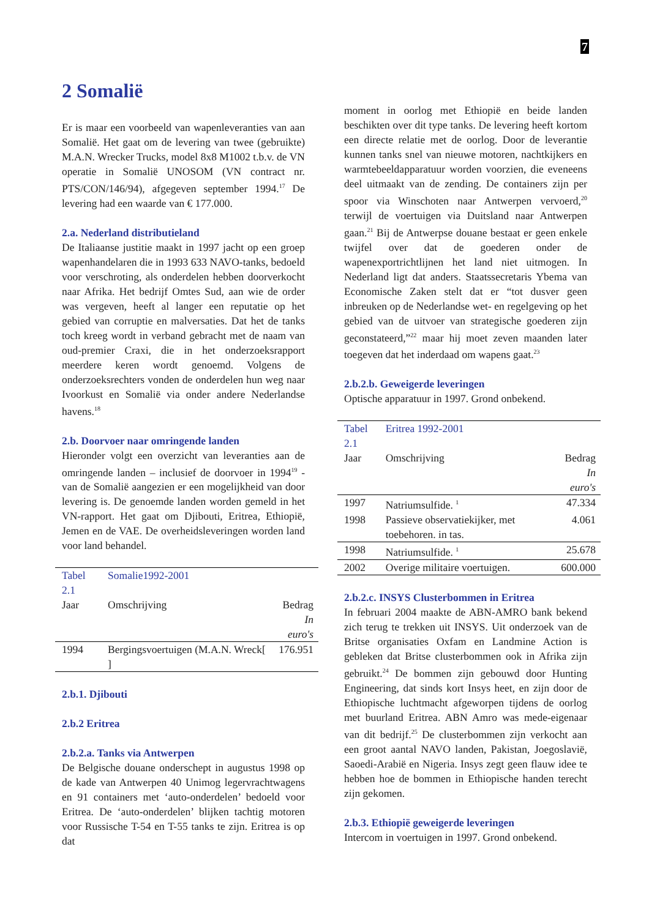7
2 Somalië
Er is maar een voorbeeld van wapenleveranties van aan Somalië. Het gaat om de levering van twee (gebruikte) M.A.N. Wrecker Trucks, model 8x8 M1002 t.b.v. de VN operatie in Somalië UNOSOM (VN contract nr. PTS/CON/146/94), afgegeven september 1994.<sup>17</sup> De levering had een waarde van € 177.000.
2.a. Nederland distributieland
De Italiaanse justitie maakt in 1997 jacht op een groep wapenhandelaren die in 1993 633 NAVO-tanks, bedoeld voor verschroting, als onderdelen hebben doorverkocht naar Afrika. Het bedrijf Omtes Sud, aan wie de order was vergeven, heeft al langer een reputatie op het gebied van corruptie en malversaties. Dat het de tanks toch kreeg wordt in verband gebracht met de naam van oud-premier Craxi, die in het onderzoeksrapport meerdere keren wordt genoemd. Volgens de onderzoeksrechters vonden de onderdelen hun weg naar Ivoorkust en Somalië via onder andere Nederlandse havens.<sup>18</sup>
2.b. Doorvoer naar omringende landen
Hieronder volgt een overzicht van leveranties aan de omringende landen – inclusief de doorvoer in 1994<sup>19</sup> - van de Somalië aangezien er een mogelijkheid van door levering is. De genoemde landen worden gemeld in het VN-rapport. Het gaat om Djibouti, Eritrea, Ethiopië, Jemen en de VAE. De overheidsleveringen worden land voor land behandel.
| Tabel 2.1 | Somalie1992-2001 | |
| Jaar | Omschrijving | Bedrag In euro's |
| 1994 | Bergingsvoertuigen (M.A.N. Wreck[ ] | 176.951 |
2.b.1. Djibouti
2.b.2 Eritrea
2.b.2.a. Tanks via Antwerpen
De Belgische douane onderschept in augustus 1998 op de kade van Antwerpen 40 Unimog legervrachtwagens en 91 containers met ‘auto-onderdelen’ bedoeld voor Eritrea. De ‘auto-onderdelen’ blijken tachtig motoren voor Russische T-54 en T-55 tanks te zijn. Eritrea is op dat
moment in oorlog met Ethiopië en beide landen beschikten over dit type tanks. De levering heeft kortom een directe relatie met de oorlog. Door de leverantie kunnen tanks snel van nieuwe motoren, nachtkijkers en warmtebeeldapparatuur worden voorzien, die eveneens deel uitmaakt van de zending. De containers zijn per spoor via Winschoten naar Antwerpen vervoerd,<sup>20</sup> terwijl de voertuigen via Duitsland naar Antwerpen gaan.<sup>21</sup> Bij de Antwerpse douane bestaat er geen enkele twijfel over dat de goederen onder de wapenexportrichtlijnen het land niet uitmogen. In Nederland ligt dat anders. Staatssecretaris Ybema van Economische Zaken stelt dat er “tot dusver geen inbreuken op de Nederlandse wet- en regelgeving op het gebied van de uitvoer van strategische goederen zijn geconstateerd,”<sup>22</sup> maar hij moet zeven maanden later toegeven dat het inderdaad om wapens gaat.<sup>23</sup>
2.b.2.b. Geweigerde leveringen
Optische apparatuur in 1997. Grond onbekend.
| Tabel 2.1 | Eritrea 1992-2001 | |
| Jaar | Omschrijving | Bedrag In euro's |
| 1997 | Natriumsulfide. <sup>1</sup> | 47.334 |
| 1998 | Passieve observatiekijker, met toebehoren. in tas. | 4.061 |
| 1998 | Natriumsulfide. <sup>1</sup> | 25.678 |
| 2002 | Overige militaire voertuigen. | 600.000 |
2.b.2.c. INSYS Clusterbommen in Eritrea
In februari 2004 maakte de ABN-AMRO bank bekend zich terug te trekken uit INSYS. Uit onderzoek van de Britse organisaties Oxfam en Landmine Action is gebleken dat Britse clusterbommen ook in Afrika zijn gebruikt.<sup>24</sup> De bommen zijn gebouwd door Hunting Engineering, dat sinds kort Insys heet, en zijn door de Ethiopische luchtmacht afgeworpen tijdens de oorlog met buurland Eritrea. ABN Amro was mede-eigenaar van dit bedrijf.<sup>25</sup> De clusterbommen zijn verkocht aan een groot aantal NAVO landen, Pakistan, Joegoslavië, Saoedi-Arabië en Nigeria. Insys zegt geen flauw idee te hebben hoe de bommen in Ethiopische handen terecht zijn gekomen.
2.b.3. Ethiopië geweigerde leveringen
Intercom in voertuigen in 1997. Grond onbekend.